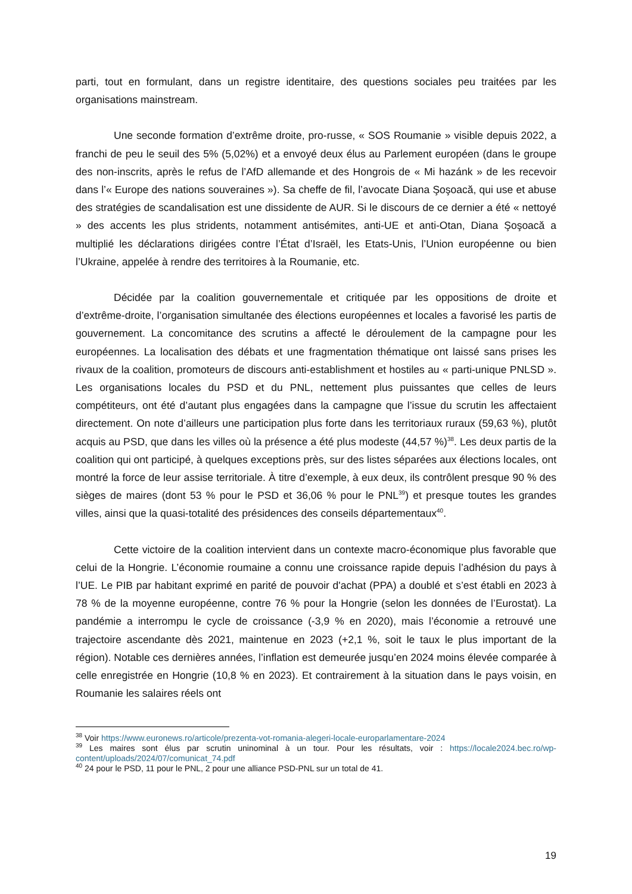parti, tout en formulant, dans un registre identitaire, des questions sociales peu traitées par les organisations mainstream.
Une seconde formation d’extrême droite, pro-russe, « SOS Roumanie » visible depuis 2022, a franchi de peu le seuil des 5% (5,02%) et a envoyé deux élus au Parlement européen (dans le groupe des non-inscrits, après le refus de l’AfD allemande et des Hongrois de « Mi hazánk » de les recevoir dans l’« Europe des nations souveraines »). Sa cheffe de fil, l’avocate Diana Şoşoacă, qui use et abuse des stratégies de scandalisation est une dissidente de AUR. Si le discours de ce dernier a été « nettoyé » des accents les plus stridents, notamment antisémites, anti-UE et anti-Otan, Diana Şoşoacă a multiplié les déclarations dirigées contre l’État d’Israël, les Etats-Unis, l’Union européenne ou bien l’Ukraine, appelée à rendre des territoires à la Roumanie, etc.
Décidée par la coalition gouvernementale et critiquée par les oppositions de droite et d’extrême-droite, l’organisation simultanée des élections européennes et locales a favorisé les partis de gouvernement. La concomitance des scrutins a affecté le déroulement de la campagne pour les européennes. La localisation des débats et une fragmentation thématique ont laissé sans prises les rivaux de la coalition, promoteurs de discours anti-establishment et hostiles au « parti-unique PNLSD ». Les organisations locales du PSD et du PNL, nettement plus puissantes que celles de leurs compétiteurs, ont été d’autant plus engagées dans la campagne que l’issue du scrutin les affectaient directement. On note d’ailleurs une participation plus forte dans les territoriaux ruraux (59,63 %), plutôt acquis au PSD, que dans les villes où la présence a été plus modeste (44,57 %)<sup>38</sup>. Les deux partis de la coalition qui ont participé, à quelques exceptions près, sur des listes séparées aux élections locales, ont montré la force de leur assise territoriale. À titre d’exemple, à eux deux, ils contrôlent presque 90 % des sièges de maires (dont 53 % pour le PSD et 36,06 % pour le PNL<sup>39</sup>) et presque toutes les grandes villes, ainsi que la quasi-totalité des présidences des conseils départementaux<sup>40</sup>.
Cette victoire de la coalition intervient dans un contexte macro-économique plus favorable que celui de la Hongrie. L’économie roumaine a connu une croissance rapide depuis l’adhésion du pays à l’UE. Le PIB par habitant exprimé en parité de pouvoir d'achat (PPA) a doublé et s’est établi en 2023 à 78 % de la moyenne européenne, contre 76 % pour la Hongrie (selon les données de l’Eurostat). La pandémie a interrompu le cycle de croissance (-3,9 % en 2020), mais l’économie a retrouvé une trajectoire ascendante dès 2021, maintenue en 2023 (+2,1 %, soit le taux le plus important de la région). Notable ces dernières années, l’inflation est demeurée jusqu’en 2024 moins élevée comparée à celle enregistrée en Hongrie (10,8 % en 2023). Et contrairement à la situation dans le pays voisin, en Roumanie les salaires réels ont
<sup>38</sup> Voir https://www.euronews.ro/articole/prezenta-vot-romania-alegeri-locale-europarlamentare-2024
<sup>39</sup> Les maires sont élus par scrutin uninominal à un tour. Pour les résultats, voir : https://locale2024.bec.ro/wp-content/uploads/2024/07/comunicat_74.pdf
<sup>40</sup> 24 pour le PSD, 11 pour le PNL, 2 pour une alliance PSD-PNL sur un total de 41.
19